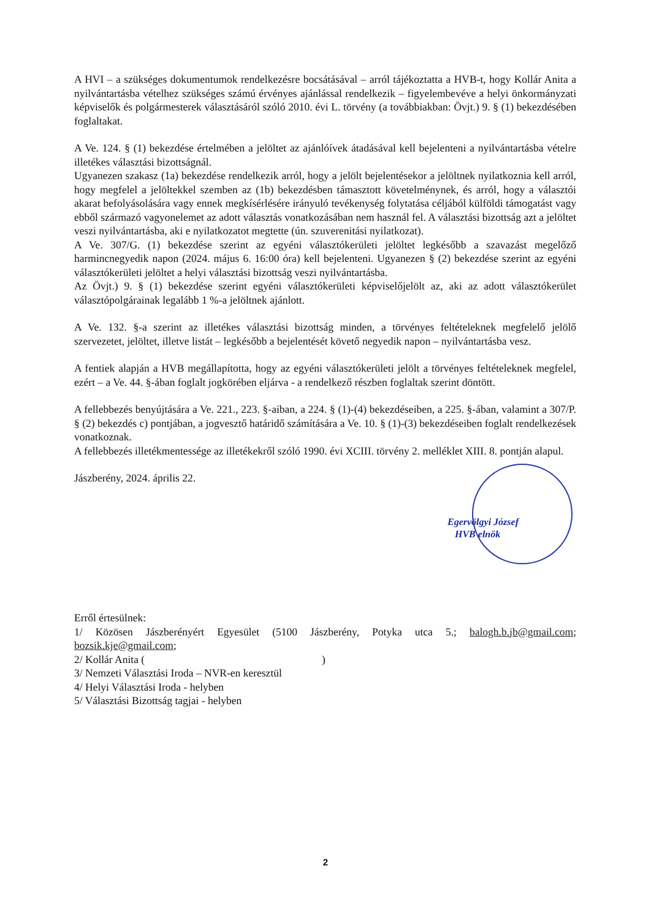A HVI – a szükséges dokumentumok rendelkezésre bocsátásával – arról tájékoztatta a HVB-t, hogy Kollár Anita a nyilvántartásba vételhez szükséges számú érvényes ajánlással rendelkezik – figyelembevéve a helyi önkormányzati képviselők és polgármesterek választásáról szóló 2010. évi L. törvény (a továbbiakban: Övjt.) 9. § (1) bekezdésében foglaltakat.
A Ve. 124. § (1) bekezdése értelmében a jelöltet az ajánlóívek átadásával kell bejelenteni a nyilvántartásba vételre illetékes választási bizottságnál.
Ugyanezen szakasz (1a) bekezdése rendelkezik arról, hogy a jelölt bejelentésekor a jelöltnek nyilatkoznia kell arról, hogy megfelel a jelöltekkel szemben az (1b) bekezdésben támasztott követelménynek, és arról, hogy a választói akarat befolyásolására vagy ennek megkísérlésére irányuló tevékenység folytatása céljából külföldi támogatást vagy ebből származó vagyonelemet az adott választás vonatkozásában nem használ fel. A választási bizottság azt a jelöltet veszi nyilvántartásba, aki e nyilatkozatot megtette (ún. szuverenitási nyilatkozat).
A Ve. 307/G. (1) bekezdése szerint az egyéni választókerületi jelöltet legkésőbb a szavazást megelőző harmincnegyedik napon (2024. május 6. 16:00 óra) kell bejelenteni. Ugyanezen § (2) bekezdése szerint az egyéni választókerületi jelöltet a helyi választási bizottság veszi nyilvántartásba.
Az Övjt.) 9. § (1) bekezdése szerint egyéni választókerületi képviselőjelölt az, aki az adott választókerület választópolgárainak legalább 1 %-a jelöltnek ajánlott.
A Ve. 132. §-a szerint az illetékes választási bizottság minden, a törvényes feltételeknek megfelelő jelölő szervezetet, jelöltet, illetve listát – legkésőbb a bejelentését követő negyedik napon – nyilvántartásba vesz.
A fentiek alapján a HVB megállapította, hogy az egyéni választókerületi jelölt a törvényes feltételeknek megfelel, ezért – a Ve. 44. §-ában foglalt jogkörében eljárva - a rendelkező részben foglaltak szerint döntött.
A fellebbezés benyújtására a Ve. 221., 223. §-aiban, a 224. § (1)-(4) bekezdéseiben, a 225. §-ában, valamint a 307/P. § (2) bekezdés c) pontjában, a jogvesztő határidő számítására a Ve. 10. § (1)-(3) bekezdéseiben foglalt rendelkezések vonatkoznak.
A fellebbezés illetékmentessége az illetékekről szóló 1990. évi XCIII. törvény 2. melléklet XIII. 8. pontján alapul.
Egervölgyi József
HVB elnök
Jászberény, 2024. április 22.
Erről értesülnek:
1/ Közösen Jászberényért Egyesület (5100 Jászberény, Potyka utca 5.; balogh.b.jb@gmail.com; bozsik.kje@gmail.com;
2/ Kollár Anita ( )
3/ Nemzeti Választási Iroda – NVR-en keresztül
4/ Helyi Választási Iroda - helyben
5/ Választási Bizottság tagjai - helyben
2